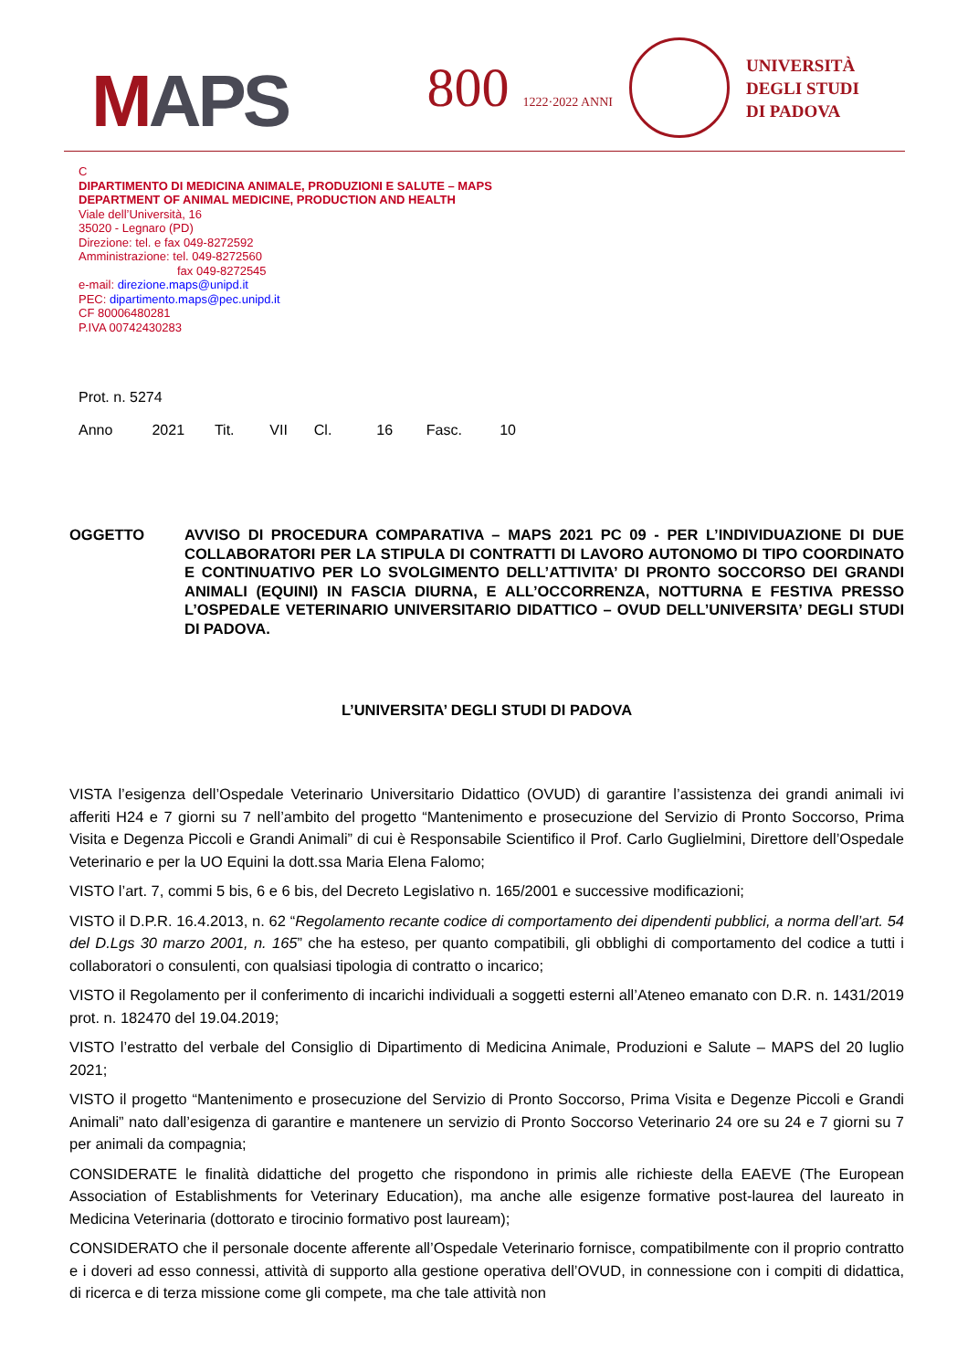MAPS
800 1222·2022 ANNI
UNIVERSITÀ
DEGLI STUDI
DI PADOVA
C
DIPARTIMENTO DI MEDICINA ANIMALE, PRODUZIONI E SALUTE – MAPS
DEPARTMENT OF ANIMAL MEDICINE, PRODUCTION AND HEALTH
Viale dell’Università, 16
35020 - Legnaro (PD)
Direzione: tel. e fax 049-8272592
Amministrazione: tel. 049-8272560
fax 049-8272545
e-mail: direzione.maps@unipd.it
PEC: dipartimento.maps@pec.unipd.it
CF 80006480281
P.IVA 00742430283
Prot. n. 5274
Anno 2021 Tit. VII Cl. 16 Fasc. 10
OGGETTO AVVISO DI PROCEDURA COMPARATIVA – MAPS 2021 PC 09 - PER L’INDIVIDUAZIONE DI DUE COLLABORATORI PER LA STIPULA DI CONTRATTI DI LAVORO AUTONOMO DI TIPO COORDINATO E CONTINUATIVO PER LO SVOLGIMENTO DELL’ATTIVITA’ DI PRONTO SOCCORSO DEI GRANDI ANIMALI (EQUINI) IN FASCIA DIURNA, E ALL’OCCORRENZA, NOTTURNA E FESTIVA PRESSO L’OSPEDALE VETERINARIO UNIVERSITARIO DIDATTICO – OVUD DELL’UNIVERSITA’ DEGLI STUDI DI PADOVA.
L’UNIVERSITA’ DEGLI STUDI DI PADOVA
VISTA l’esigenza dell’Ospedale Veterinario Universitario Didattico (OVUD) di garantire l’assistenza dei grandi animali ivi afferiti H24 e 7 giorni su 7 nell’ambito del progetto “Mantenimento e prosecuzione del Servizio di Pronto Soccorso, Prima Visita e Degenza Piccoli e Grandi Animali” di cui è Responsabile Scientifico il Prof. Carlo Guglielmini, Direttore dell’Ospedale Veterinario e per la UO Equini la dott.ssa Maria Elena Falomo;
VISTO l’art. 7, commi 5 bis, 6 e 6 bis, del Decreto Legislativo n. 165/2001 e successive modificazioni;
VISTO il D.P.R. 16.4.2013, n. 62 “Regolamento recante codice di comportamento dei dipendenti pubblici, a norma dell’art. 54 del D.Lgs 30 marzo 2001, n. 165” che ha esteso, per quanto compatibili, gli obblighi di comportamento del codice a tutti i collaboratori o consulenti, con qualsiasi tipologia di contratto o incarico;
VISTO il Regolamento per il conferimento di incarichi individuali a soggetti esterni all’Ateneo emanato con D.R. n. 1431/2019 prot. n. 182470 del 19.04.2019;
VISTO l’estratto del verbale del Consiglio di Dipartimento di Medicina Animale, Produzioni e Salute – MAPS del 20 luglio 2021;
VISTO il progetto “Mantenimento e prosecuzione del Servizio di Pronto Soccorso, Prima Visita e Degenze Piccoli e Grandi Animali” nato dall’esigenza di garantire e mantenere un servizio di Pronto Soccorso Veterinario 24 ore su 24 e 7 giorni su 7 per animali da compagnia;
CONSIDERATE le finalità didattiche del progetto che rispondono in primis alle richieste della EAEVE (The European Association of Establishments for Veterinary Education), ma anche alle esigenze formative post-laurea del laureato in Medicina Veterinaria (dottorato e tirocinio formativo post lauream);
CONSIDERATO che il personale docente afferente all’Ospedale Veterinario fornisce, compatibilmente con il proprio contratto e i doveri ad esso connessi, attività di supporto alla gestione operativa dell’OVUD, in connessione con i compiti di didattica, di ricerca e di terza missione come gli compete, ma che tale attività non